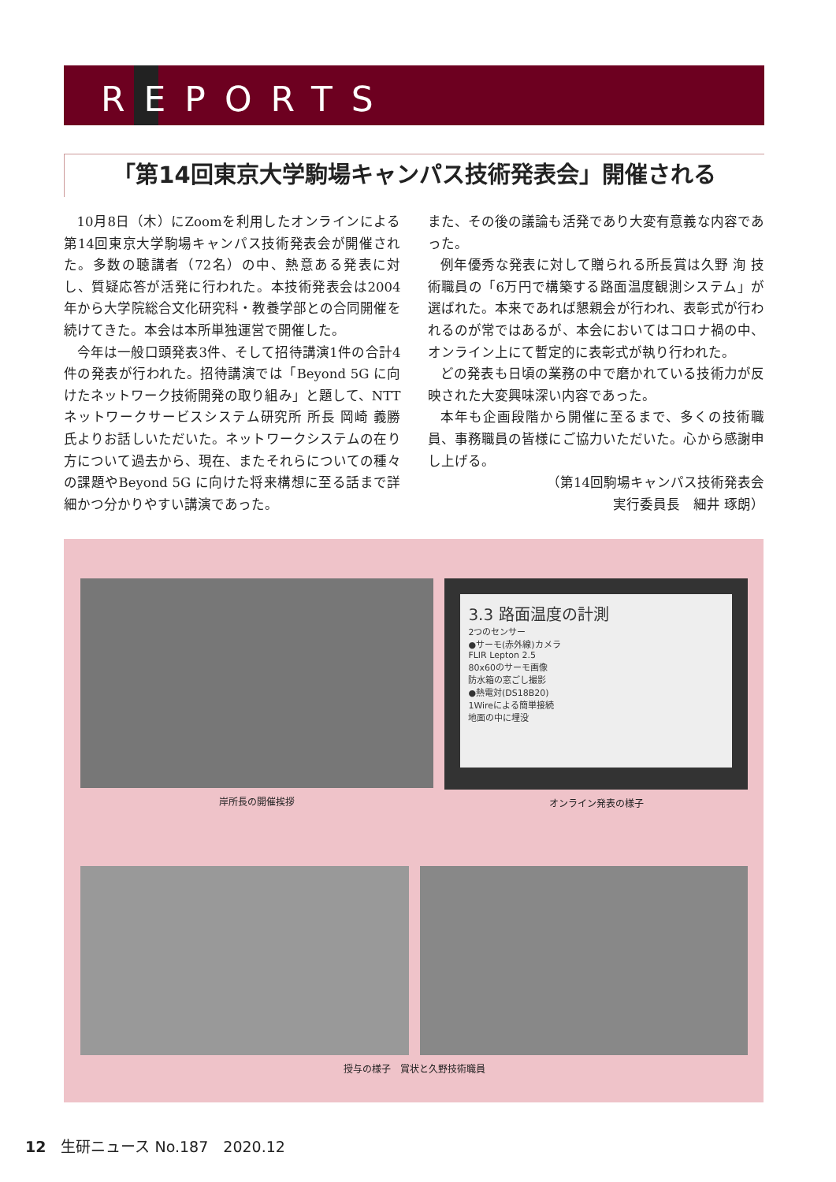REPORTS
「第14回東京大学駒場キャンパス技術発表会」開催される
10月8日（木）にZoomを利用したオンラインによる第14回東京大学駒場キャンパス技術発表会が開催された。多数の聴講者（72名）の中、熱意ある発表に対し、質疑応答が活発に行われた。本技術発表会は2004年から大学院総合文化研究科・教養学部との合同開催を続けてきた。本会は本所単独運営で開催した。
今年は一般口頭発表3件、そして招待講演1件の合計4件の発表が行われた。招待講演では「Beyond 5G に向けたネットワーク技術開発の取り組み」と題して、NTT ネットワークサービスシステム研究所 所長 岡崎 義勝 氏よりお話しいただいた。ネットワークシステムの在り方について過去から、現在、またそれらについての種々の課題やBeyond 5G に向けた将来構想に至る話まで詳細かつ分かりやすい講演であった。
また、その後の議論も活発であり大変有意義な内容であった。
例年優秀な発表に対して贈られる所長賞は久野 洵 技術職員の「6万円で構築する路面温度観測システム」が選ばれた。本来であれば懇親会が行われ、表彰式が行われるのが常ではあるが、本会においてはコロナ禍の中、オンライン上にて暫定的に表彰式が執り行われた。
どの発表も日頃の業務の中で磨かれている技術力が反映された大変興味深い内容であった。
本年も企画段階から開催に至るまで、多くの技術職員、事務職員の皆様にご協力いただいた。心から感謝申し上げる。
（第14回駒場キャンパス技術発表会
実行委員長　細井 琢朗）
岸所長の開催挨拶
3.3 路面温度の計測
2つのセンサー
●サーモ(赤外線)カメラ
FLIR Lepton 2.5
80x60のサーモ画像
防水箱の窓ごし撮影
●熱電対(DS18B20)
1Wireによる簡単接続
地面の中に埋没
オンライン発表の様子
授与の様子　賞状と久野技術職員
12　生研ニュース No.187　2020.12